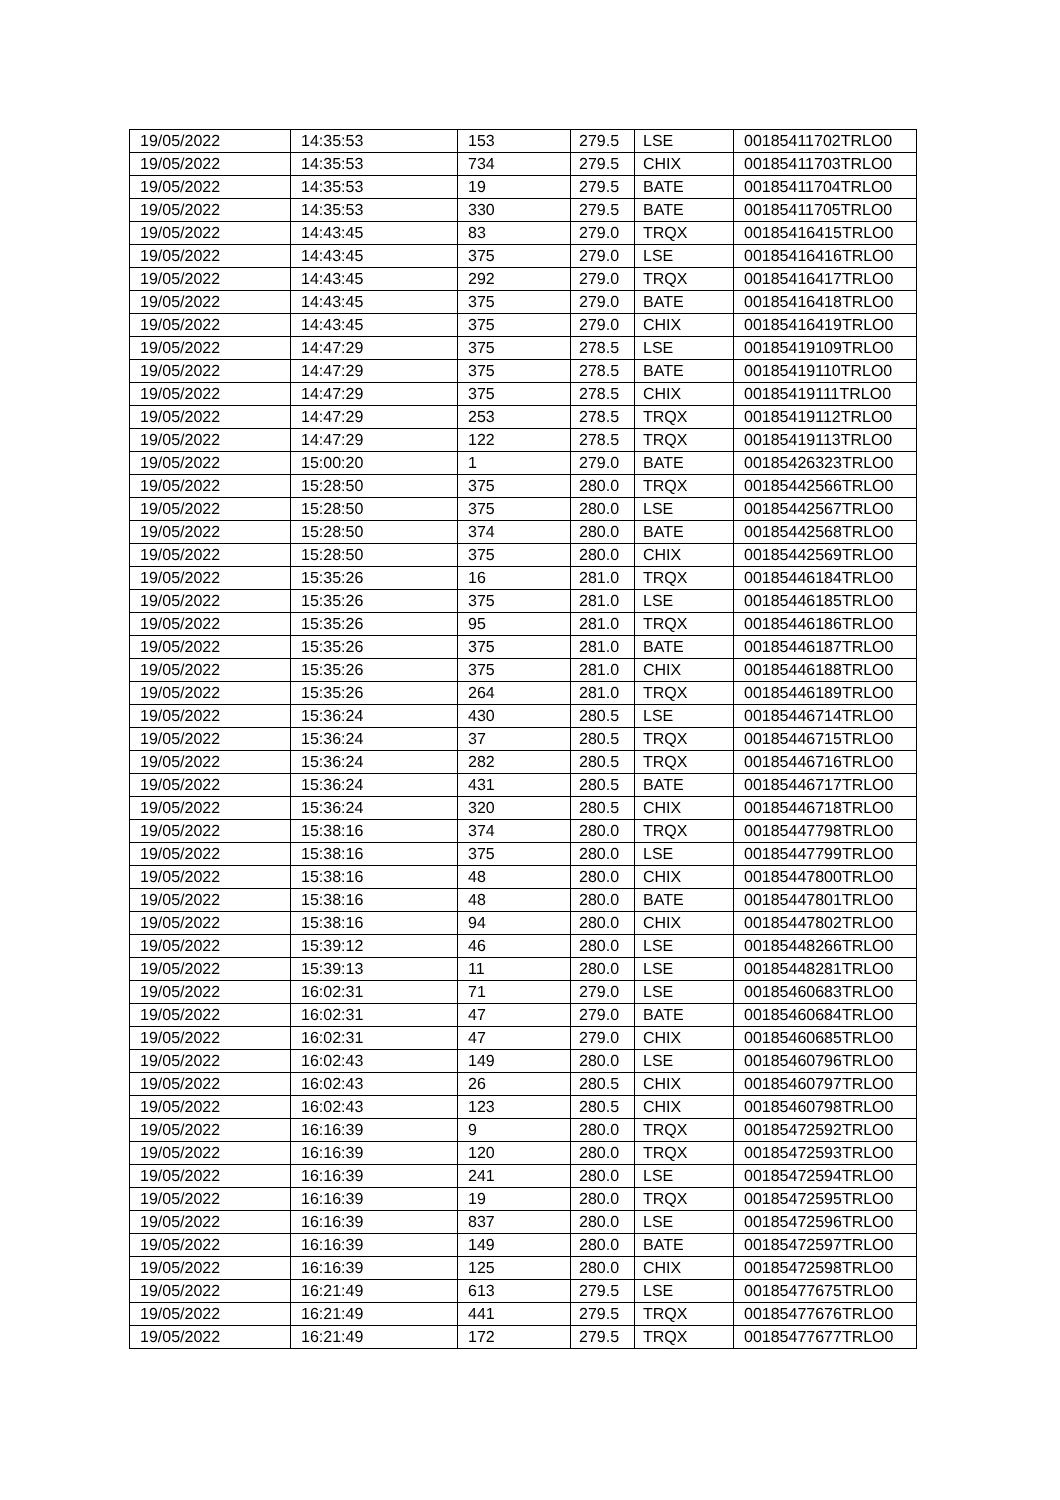| 19/05/2022 | 14:35:53 | 153 | 279.5 | LSE | 00185411702TRLO0 |
| 19/05/2022 | 14:35:53 | 734 | 279.5 | CHIX | 00185411703TRLO0 |
| 19/05/2022 | 14:35:53 | 19 | 279.5 | BATE | 00185411704TRLO0 |
| 19/05/2022 | 14:35:53 | 330 | 279.5 | BATE | 00185411705TRLO0 |
| 19/05/2022 | 14:43:45 | 83 | 279.0 | TRQX | 00185416415TRLO0 |
| 19/05/2022 | 14:43:45 | 375 | 279.0 | LSE | 00185416416TRLO0 |
| 19/05/2022 | 14:43:45 | 292 | 279.0 | TRQX | 00185416417TRLO0 |
| 19/05/2022 | 14:43:45 | 375 | 279.0 | BATE | 00185416418TRLO0 |
| 19/05/2022 | 14:43:45 | 375 | 279.0 | CHIX | 00185416419TRLO0 |
| 19/05/2022 | 14:47:29 | 375 | 278.5 | LSE | 00185419109TRLO0 |
| 19/05/2022 | 14:47:29 | 375 | 278.5 | BATE | 00185419110TRLO0 |
| 19/05/2022 | 14:47:29 | 375 | 278.5 | CHIX | 00185419111TRLO0 |
| 19/05/2022 | 14:47:29 | 253 | 278.5 | TRQX | 00185419112TRLO0 |
| 19/05/2022 | 14:47:29 | 122 | 278.5 | TRQX | 00185419113TRLO0 |
| 19/05/2022 | 15:00:20 | 1 | 279.0 | BATE | 00185426323TRLO0 |
| 19/05/2022 | 15:28:50 | 375 | 280.0 | TRQX | 00185442566TRLO0 |
| 19/05/2022 | 15:28:50 | 375 | 280.0 | LSE | 00185442567TRLO0 |
| 19/05/2022 | 15:28:50 | 374 | 280.0 | BATE | 00185442568TRLO0 |
| 19/05/2022 | 15:28:50 | 375 | 280.0 | CHIX | 00185442569TRLO0 |
| 19/05/2022 | 15:35:26 | 16 | 281.0 | TRQX | 00185446184TRLO0 |
| 19/05/2022 | 15:35:26 | 375 | 281.0 | LSE | 00185446185TRLO0 |
| 19/05/2022 | 15:35:26 | 95 | 281.0 | TRQX | 00185446186TRLO0 |
| 19/05/2022 | 15:35:26 | 375 | 281.0 | BATE | 00185446187TRLO0 |
| 19/05/2022 | 15:35:26 | 375 | 281.0 | CHIX | 00185446188TRLO0 |
| 19/05/2022 | 15:35:26 | 264 | 281.0 | TRQX | 00185446189TRLO0 |
| 19/05/2022 | 15:36:24 | 430 | 280.5 | LSE | 00185446714TRLO0 |
| 19/05/2022 | 15:36:24 | 37 | 280.5 | TRQX | 00185446715TRLO0 |
| 19/05/2022 | 15:36:24 | 282 | 280.5 | TRQX | 00185446716TRLO0 |
| 19/05/2022 | 15:36:24 | 431 | 280.5 | BATE | 00185446717TRLO0 |
| 19/05/2022 | 15:36:24 | 320 | 280.5 | CHIX | 00185446718TRLO0 |
| 19/05/2022 | 15:38:16 | 374 | 280.0 | TRQX | 00185447798TRLO0 |
| 19/05/2022 | 15:38:16 | 375 | 280.0 | LSE | 00185447799TRLO0 |
| 19/05/2022 | 15:38:16 | 48 | 280.0 | CHIX | 00185447800TRLO0 |
| 19/05/2022 | 15:38:16 | 48 | 280.0 | BATE | 00185447801TRLO0 |
| 19/05/2022 | 15:38:16 | 94 | 280.0 | CHIX | 00185447802TRLO0 |
| 19/05/2022 | 15:39:12 | 46 | 280.0 | LSE | 00185448266TRLO0 |
| 19/05/2022 | 15:39:13 | 11 | 280.0 | LSE | 00185448281TRLO0 |
| 19/05/2022 | 16:02:31 | 71 | 279.0 | LSE | 00185460683TRLO0 |
| 19/05/2022 | 16:02:31 | 47 | 279.0 | BATE | 00185460684TRLO0 |
| 19/05/2022 | 16:02:31 | 47 | 279.0 | CHIX | 00185460685TRLO0 |
| 19/05/2022 | 16:02:43 | 149 | 280.0 | LSE | 00185460796TRLO0 |
| 19/05/2022 | 16:02:43 | 26 | 280.5 | CHIX | 00185460797TRLO0 |
| 19/05/2022 | 16:02:43 | 123 | 280.5 | CHIX | 00185460798TRLO0 |
| 19/05/2022 | 16:16:39 | 9 | 280.0 | TRQX | 00185472592TRLO0 |
| 19/05/2022 | 16:16:39 | 120 | 280.0 | TRQX | 00185472593TRLO0 |
| 19/05/2022 | 16:16:39 | 241 | 280.0 | LSE | 00185472594TRLO0 |
| 19/05/2022 | 16:16:39 | 19 | 280.0 | TRQX | 00185472595TRLO0 |
| 19/05/2022 | 16:16:39 | 837 | 280.0 | LSE | 00185472596TRLO0 |
| 19/05/2022 | 16:16:39 | 149 | 280.0 | BATE | 00185472597TRLO0 |
| 19/05/2022 | 16:16:39 | 125 | 280.0 | CHIX | 00185472598TRLO0 |
| 19/05/2022 | 16:21:49 | 613 | 279.5 | LSE | 00185477675TRLO0 |
| 19/05/2022 | 16:21:49 | 441 | 279.5 | TRQX | 00185477676TRLO0 |
| 19/05/2022 | 16:21:49 | 172 | 279.5 | TRQX | 00185477677TRLO0 |